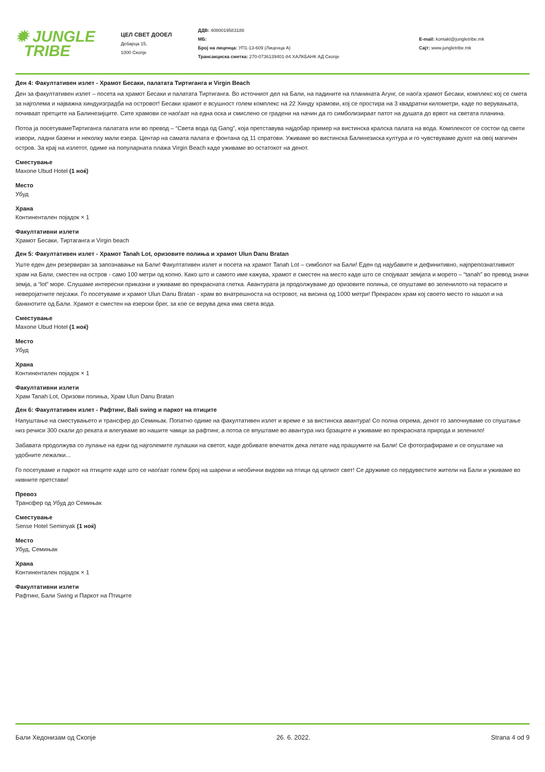✹ JUNGLE
TRIBE
ЦЕЛ СВЕТ ДООЕЛ
Дебарца 15,
1000 Скопје
ДДВ: 4080019583188
МБ:
Број на лиценца: УП1-13-609 (Лиценца А)
Трансакциска сметка: 270-0736139401-84 ХАЛКБАНК АД Скопје
E-mail: kontakt@jungletribe.mk
Сајт: www.jungletribe.mk
Ден 4: Факултативен излет - Храмот Бесаки, палатата Тиртиганга и Virgin Beach
Ден за факултативен излет – посета на храмот Бесаки и палатата Тиртиганга. Во источниот дел на Бали, на падините на планината Агунг, се наоѓа храмот Бесаки, комплекс кој се смета за најголема и најважна хиндуизградба на островот! Бесаки храмот е всушност голем комплекс на 22 Хинду храмови, кој се простира на 3 квадратни километри, каде по верувањата, почиваат претците на Балинезијците. Сите храмови се наоѓаат на една оска и смислено се градени на начин да го симболизираат патот на душата до врвот на светата планина.
Потоа ја посетувамеТиртиганга палатата или во превод – “Света вода од Gang”, која претставува најдобар пример на вистинска кралска палата на вода. Комплексот се состои од свети извори, ладни базени и неколку мали езера. Центар на самата палата е фонтана од 11 спратови. Уживаме во вистинска Балинезиска култура и го чувствуваме духот на овој магичен остров. За крај на излетот, одиме на популарната плажа Virgin Beach каде уживаме во остатокот на денот.
Сместување
Maxone Ubud Hotel (1 ноќ)
Место
Убуд
Храна
Континентален појадок × 1
Факултативни излети
Храмот Бесаки, Тиртаганга и Virgin beach
Ден 5: Факултативен излет - Храмот Tanah Lot, оризовите полиња и храмот Ulun Danu Bratan
Уште еден ден резервиран за запознавање на Бали! Факултативен излет и посета на храмот Tanah Lot – симболот на Бали! Еден од најубавите и дефинитивно, најпрепознатливиот храм на Бали, сместен на остров - само 100 метри од копно. Како што и самото име кажува, храмот е сместен на место каде што се спојуваат земјата и морето – “tanah” во превод значи земја, а “lot” море. Слушаме интересни приказни и уживаме во прекрасната глетка. Авантурата ја продолжуваме до оризовите полиња, се опуштаме во зеленилото на терасите и неверојатните пејсажи. Го посетуваме и храмот Ulun Danu Bratan - храм во внатрешноста на островот, на висина од 1000 метри! Прекрасен храм кој своето место го нашол и на банкнотите од Бали. Храмот е сместен на езерски брег, за кое се верува дека има света вода.
Сместување
Maxone Ubud Hotel (1 ноќ)
Место
Убуд
Храна
Континентален појадок × 1
Факултативни излети
Храм Tanah Lot, Оризови полиња, Храм Ulun Danu Bratan
Ден 6: Факултативен излет - Рафтинг, Bali swing и паркот на птиците
Напуштање на сместувањето и трансфер до Семињак. Попатно одиме на факултативен излет и време е за вистинска авантура! Со полна опрема, денот го започнуваме со спуштање низ речиси 300 скали до реката и влегуваме во нашите чамци за рафтинг, а потоа се впуштаме во авантура низ брзаците и уживаме во прекрасната природа и зеленило!
Забавата продолжува со лулање на едни од најголемите лулашки на светот, каде добивате впечаток дека летате над прашумите на Бали! Се фотографираме и се опуштаме на удобните лежалки...
Го посетуваме и паркот на птиците каде што се наоѓаат голем број на шарени и необични видови на птици од целиот свет! Се дружиме со пердувестите жители на Бали и уживаме во нивните претстави!
Превоз
Трансфер од Убуд до Семињак
Сместување
Sense Hotel Seminyak (1 ноќ)
Место
Убуд, Семињак
Храна
Континентален појадок × 1
Факултативни излети
Рафтинг, Бали Swing и Паркот на Птиците
Бали Хедонизам од Скопје 26. 6. 2022. Strana 4 od 9